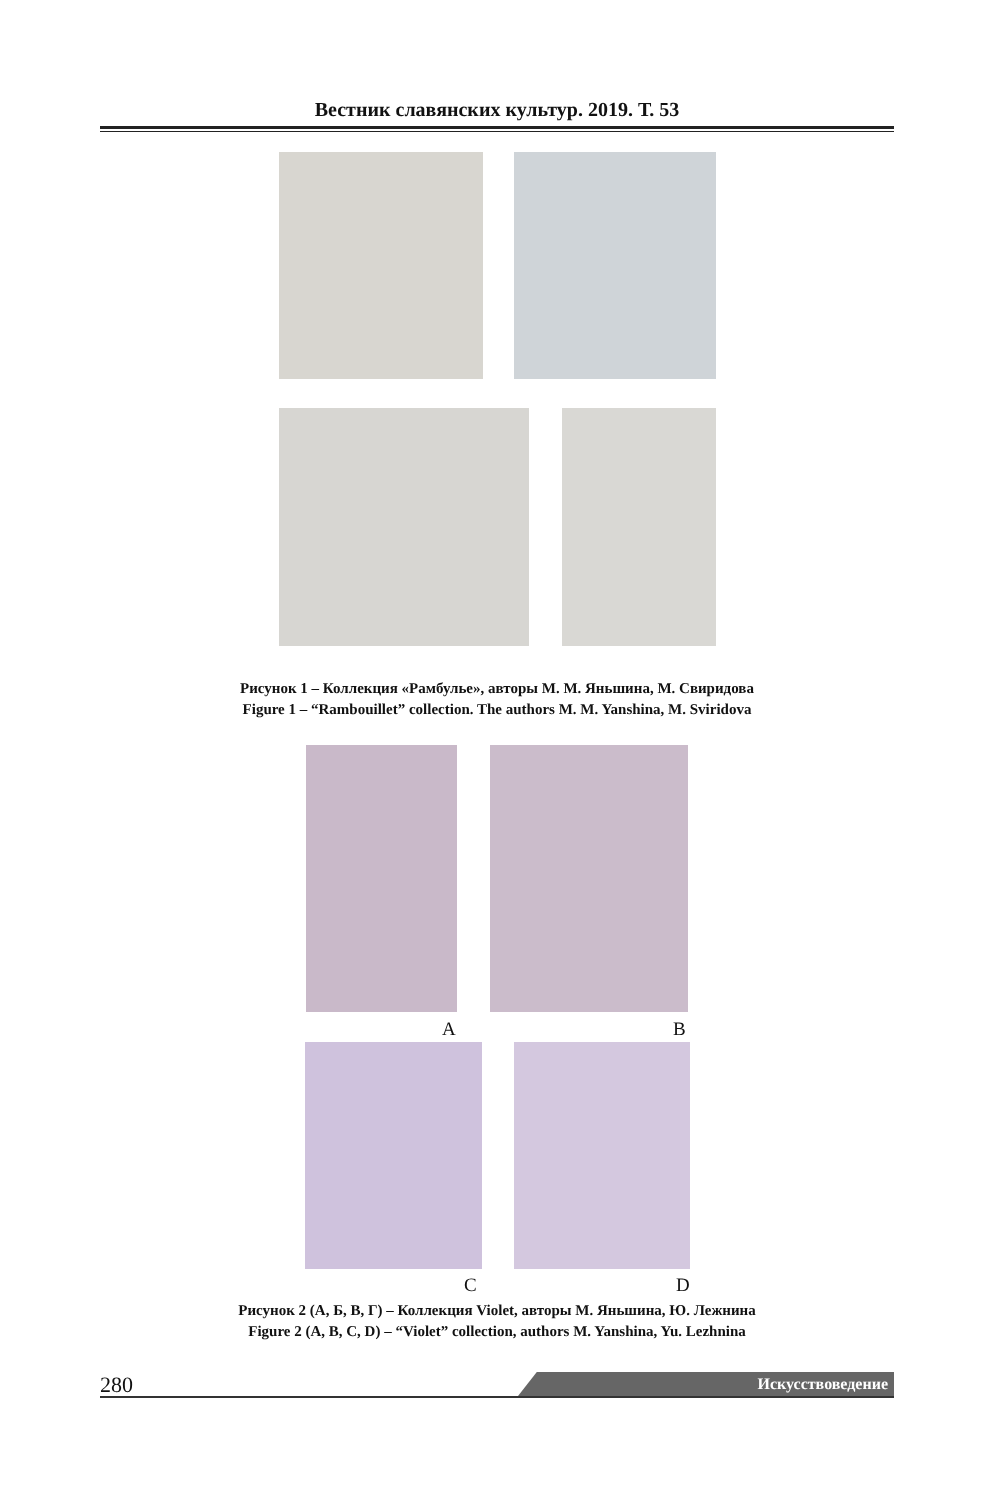Вестник славянских культур. 2019. Т. 53
Рисунок 1 – Коллекция «Рамбулье», авторы М. М. Яньшина, М. Свиридова
Figure 1 – “Rambouillet” collection. The authors M. M. Yanshina, M. Sviridova
A B
C D
Рисунок 2 (А, Б, В, Г) – Коллекция Violet, авторы М. Яньшина, Ю. Лежнина
Figure 2 (A, B, C, D) – “Violet” collection, authors M. Yanshina, Yu. Lezhnina
280 Искусствоведение